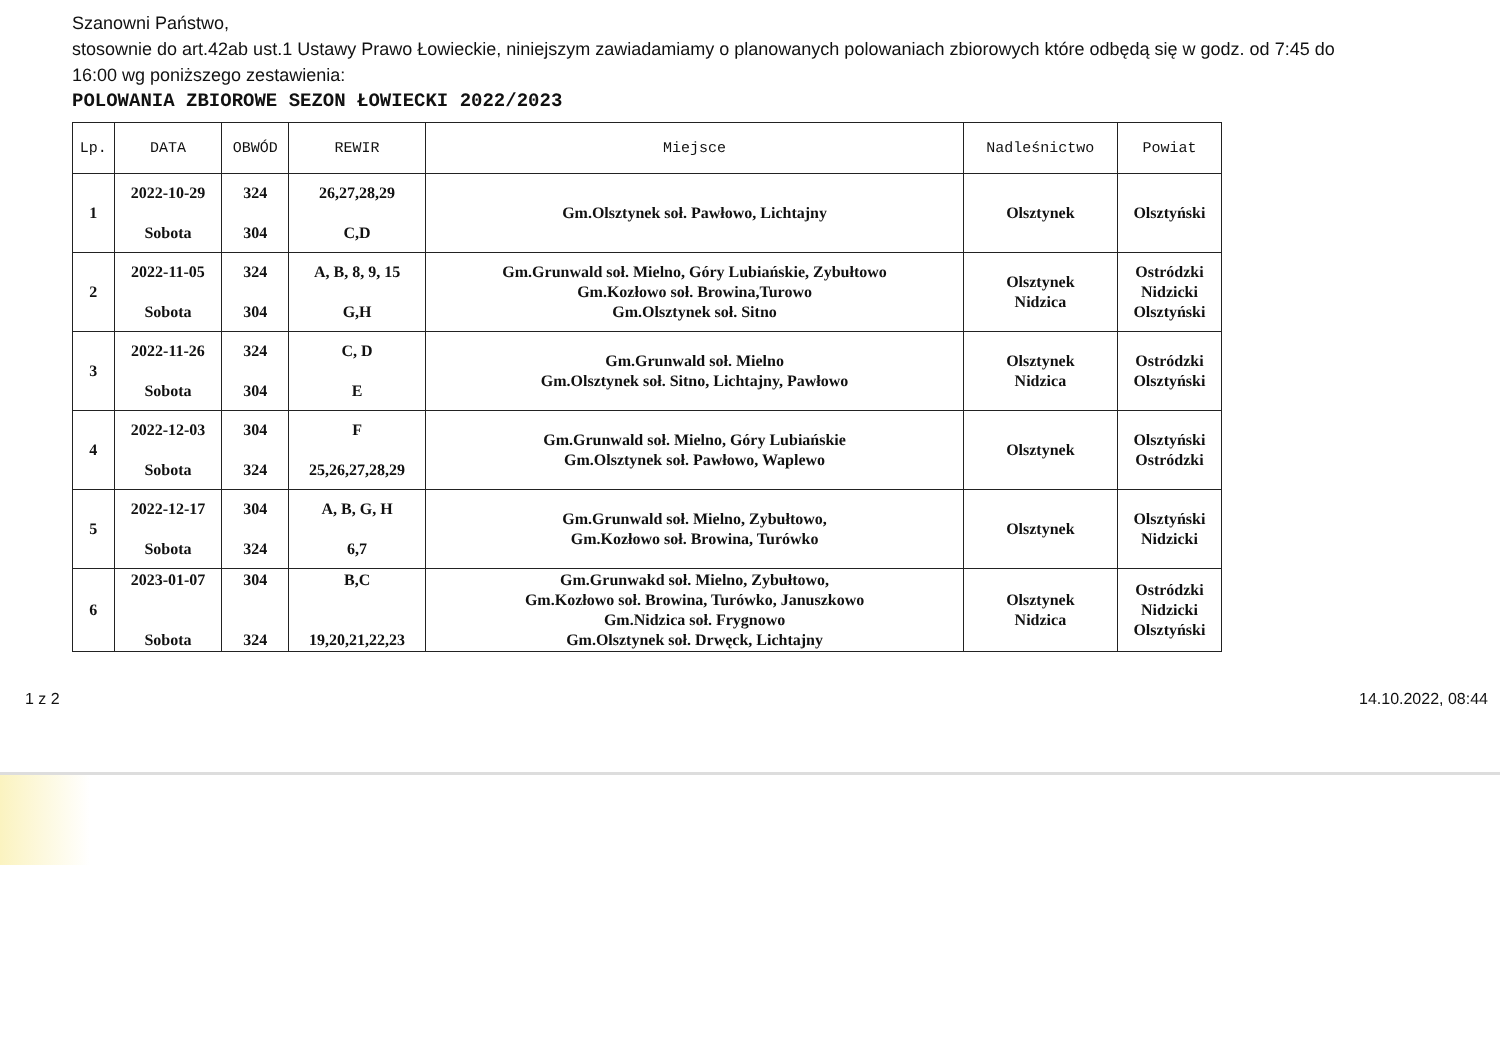Szanowni Państwo,
stosownie do art.42ab ust.1 Ustawy Prawo Łowieckie, niniejszym zawiadamiamy o planowanych polowaniach zbiorowych które odbędą się w godz. od 7:45 do 16:00 wg poniższego zestawienia:
POLOWANIA ZBIOROWE SEZON ŁOWIECKI 2022/2023
| Lp. | DATA | OBWÓD | REWIR | Miejsce | Nadleśnictwo | Powiat |
| --- | --- | --- | --- | --- | --- | --- |
| 1 | 2022-10-29 Sobota | 324 304 | 26,27,28,29 C,D | Gm.Olsztynek soł. Pawłowo, Lichtajny | Olsztynek | Olsztyński |
| 2 | 2022-11-05 Sobota | 324 304 | A, B, 8, 9, 15 G,H | Gm.Grunwald soł. Mielno, Góry Lubiańskie, Zybułtowo Gm.Kozłowo soł. Browina,Turowo Gm.Olsztynek soł. Sitno | Olsztynek Nidzica | Ostródzki Nidzicki Olsztyński |
| 3 | 2022-11-26 Sobota | 324 304 | C, D E | Gm.Grunwald soł. Mielno Gm.Olsztynek soł. Sitno, Lichtajny, Pawłowo | Olsztynek Nidzica | Ostródzki Olsztyński |
| 4 | 2022-12-03 Sobota | 304 324 | F 25,26,27,28,29 | Gm.Grunwald soł. Mielno, Góry Lubiańskie Gm.Olsztynek soł. Pawłowo, Waplewo | Olsztynek | Olsztyński Ostródzki |
| 5 | 2022-12-17 Sobota | 304 324 | A, B, G, H 6,7 | Gm.Grunwald soł. Mielno, Zybułtowo, Gm.Kozłowo soł. Browina, Turówko | Olsztynek | Olsztyński Nidzicki |
| 6 | 2023-01-07 Sobota | 304 324 | B,C 19,20,21,22,23 | Gm.Grunwakd soł. Mielno, Zybułtowo, Gm.Kozłowo soł. Browina, Turówko, Januszkowo Gm.Nidzica soł. Frygnowo Gm.Olsztynek soł. Drwęck, Lichtajny | Olsztynek Nidzica | Ostródzki Nidzicki Olsztyński |
1 z 2 14.10.2022, 08:44